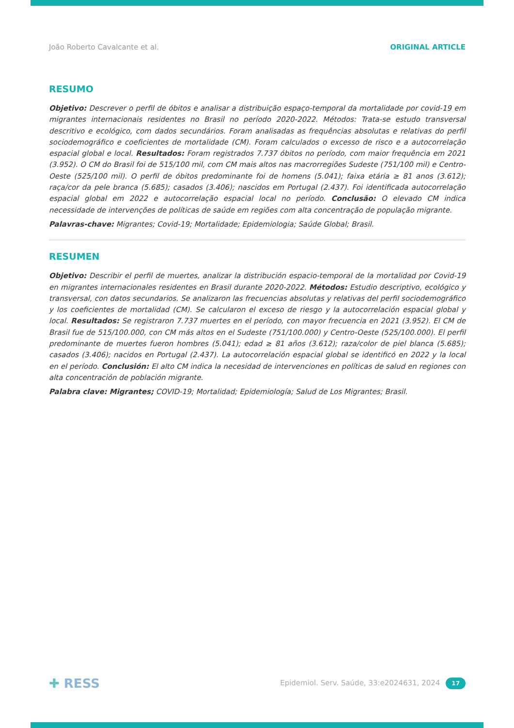João Roberto Cavalcante et al. ORIGINAL ARTICLE
RESUMO
Objetivo: Descrever o perfil de óbitos e analisar a distribuição espaço-temporal da mortalidade por covid-19 em migrantes internacionais residentes no Brasil no período 2020-2022. Métodos: Trata-se estudo transversal descritivo e ecológico, com dados secundários. Foram analisadas as frequências absolutas e relativas do perfil sociodemográfico e coeficientes de mortalidade (CM). Foram calculados o excesso de risco e a autocorrelação espacial global e local. Resultados: Foram registrados 7.737 óbitos no período, com maior frequência em 2021 (3.952). O CM do Brasil foi de 515/100 mil, com CM mais altos nas macrorregiões Sudeste (751/100 mil) e Centro-Oeste (525/100 mil). O perfil de óbitos predominante foi de homens (5.041); faixa etária ≥ 81 anos (3.612); raça/cor da pele branca (5.685); casados (3.406); nascidos em Portugal (2.437). Foi identificada autocorrelação espacial global em 2022 e autocorrelação espacial local no período. Conclusão: O elevado CM indica necessidade de intervenções de políticas de saúde em regiões com alta concentração de população migrante.
Palavras-chave: Migrantes; Covid-19; Mortalidade; Epidemiologia; Saúde Global; Brasil.
RESUMEN
Objetivo: Describir el perfil de muertes, analizar la distribución espacio-temporal de la mortalidad por Covid-19 en migrantes internacionales residentes en Brasil durante 2020-2022. Métodos: Estudio descriptivo, ecológico y transversal, con datos secundarios. Se analizaron las frecuencias absolutas y relativas del perfil sociodemográfico y los coeficientes de mortalidad (CM). Se calcularon el exceso de riesgo y la autocorrelación espacial global y local. Resultados: Se registraron 7.737 muertes en el período, con mayor frecuencia en 2021 (3.952). El CM de Brasil fue de 515/100.000, con CM más altos en el Sudeste (751/100.000) y Centro-Oeste (525/100.000). El perfil predominante de muertes fueron hombres (5.041); edad ≥ 81 años (3.612); raza/color de piel blanca (5.685); casados (3.406); nacidos en Portugal (2.437). La autocorrelación espacial global se identificó en 2022 y la local en el período. Conclusión: El alto CM indica la necesidad de intervenciones en políticas de salud en regiones con alta concentración de población migrante.
Palabra clave: Migrantes; COVID-19; Mortalidad; Epidemiología; Salud de Los Migrantes; Brasil.
✚ RESS Epidemiol. Serv. Saúde, 33:e2024631, 2024 17